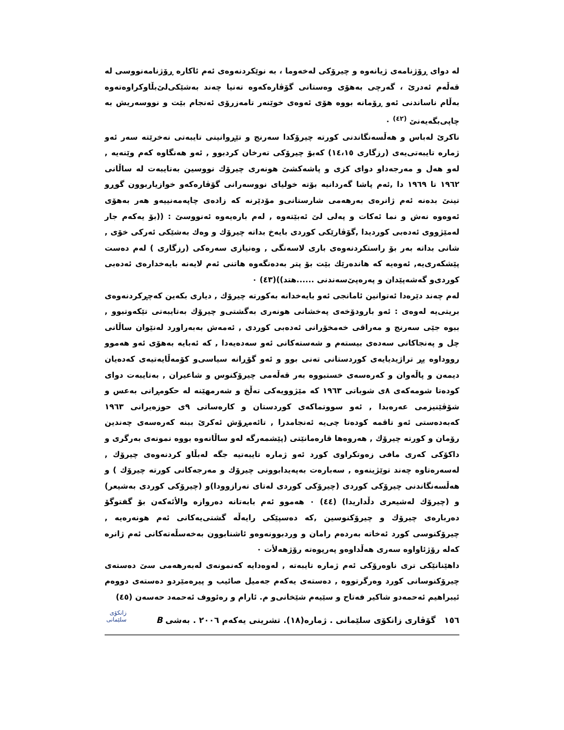له دوای ڕۆژنامەی ژیانەوە و چیرۆکی لەخەوما ، بە نوێکردنەوەی ئەم ئاکارە ڕۆژنامەنووسی له قەڵەم ئەدرێ ، گەرچی بەهۆی وەستانی گۆڤارەکەوە تەنیا چەند بەشێکی‌لێ‌بڵاوکراوەتەوە بەڵام ناساندنی ئەو ڕۆمانە بووە هۆی ئەوەی خوێنەر تامەزرۆی ئەنجام بێت و نووسەریش بە چاپی‌بگەیەنێ <sup>(٤٢)</sup> ٠
ناکرێ لەباس و هەڵسەنگاندنی کورتە چیرۆکدا سەرنج و تێڕوانینی تایبەتی نەخرێتە سەر ئەو ژمارە تایبەتی‌یەی (رزگاری ١٤،١٥) کەبۆ چیرۆکی تەرخان کردبوو , ئەو هەنگاوە کەم وێنەیە , لەو هەل و مەرجەداو دوای کزی و پاشەکشێ هونەری چیرۆك نووسین بەتایبەت لە ساڵانی ١٩٦٢ تا ١٩٦٩ دا ,ئەم پاشا گەردانیە بۆتە خولیای نووسەرانی گۆڤارەکەو خوازیاربوون گوڕو تینێ بدەنە ئەم ژانرەی بەرهەمی شارستانی‌و مۆدێرنە کە زادەی چاپەمەنییەو هەر بەهۆی ئەوەوە نەش و نما ئەکات و پەلی لێ ئەبێتەوە , لەم بارەیەوە ئەنووسێ : ((بۆ یەکەم جار لەمێژووی ئەدەبی کوردیدا ,گۆڤارێکی کوردی بایەخ بداتە چیرۆك و وەك بەشێکی ئەرکی خۆی , شانی بداتە بەر بۆ راستکردنەوەی باری لاسەنگی , وەنیازی سەرەکی (رزگاری ) لەم دەست پێشکەری‌یە, ئەوەیە کە هاندەرێك بێت بۆ پتر بەدەنگەوە هاتنی ئەم لایەنە بایەخدارەی ئەدەبی کوردی‌و گەشەپێدان و پەرەپێ‌سەندنی ......هتد))(٤٣) ٠
لەم چەند دێرەدا ئەتوانین ئامانجی ئەو بایەخدانە بەکورتە چیرۆك , دیاری بکەین کەچڕکردنەوەی بریتی‌یە لەوەی : ئەو بارودۆخەی پەخشانی هونەری بەگشتی‌و چیرۆك بەتایبەتی تێکەوتبوو , ببوە جێی سەرنج و مەراقی خەمخۆرانی ئەدەبی کوردی , ئەمەش بەبەراورد لەنێوان ساڵانی چل و پەنجاکانی سەدەی بیستەم و شەستەکانی ئەو سەدەیەدا , کە ئەبایە بەهۆی ئەو هەموو رووداوە پڕ تراژیدیایەی کوردستانی تەنی بوو و ئەو گۆڕانە سیاسی‌و کۆمەڵایەتیەی کەدەیان دیمەن و پاڵەوان و کەرەسەی خستبووە بەر قەڵەمی چیرۆکنوس و شاعیران , بەتایبەت دوای کودەتا شومەکەی ٨ی شوباتی ١٩٦٣ کە مێژوویەکی تەڵخ و شەرمهێنە لە حکومڕانی بەعس و شۆڤێنیزمی عەرەبدا , ئەو سووتماکەی کوردستان و کارەساتی ٩ی حوزەیرانی ١٩٦٣ کەبەدەستی ئەو تاقمە کودەتا چی‌یە ئەنجامدرا , تائەمڕۆش ئەکرێ ببنە کەرەسەی چەندین رۆمان و کورتە چیرۆك , هەروەها قارەمانێتی (پێشمەرگە لەو ساڵانەوە بووە نمونەی بەرگری و داکۆکی کەری مافی زەوتکراوی کورد ئەو ژمارە تایبەتیە جگە لەبڵاو کردنەوەی چیرۆك , لەسەرەتاوە چەند توێژینەوە , سەبارەت بەپەیدابوونی چیرۆك و مەرجەکانی کورتە چیرۆك ) و هەڵسەنگاندنی چیرۆکی کوردی (چیرۆکی کوردی لەتای تەرازوودا)و (چیرۆکی کوردی بەشیعر) و (چیرۆك لەشیعری دڵداریدا) (٤٤) ٠ هەموو ئەم بابەتانە دەروازە والأئەکەن بۆ گفتوگۆ دەربارەی چیرۆك و چیرۆکنوسین ,کە دەسپێکی رایەڵە گشتی‌یەکانی ئەم هونەرەیە , چیرۆکنوسی کورد ئەخاتە بەردەم رامان و وردبوونەوەو ئاشنابوون بەخەسڵەتەکانی ئەم ژانرە کەلە رۆژئاواوە سەری هەڵداوەو پەرپوەتە رۆژهەلأت ٠
داهێنانێکی تری ناوەرۆکی ئەم ژمارە تایبەتە , لەوەدایە کەنمونەی لەبەرهەمی سێ دەستەی چیرۆکنوسانی کورد وەرگرتووە , دەستەی یەکەم جەمیل صائیب و پیرەمێردو دەستەی دووەم ئیبراهیم ئەحمەدو شاکیر فەتاح و سێیەم شێخانی‌و م. ئارام و رەئووف ئەحمەد حەسەن (٤٥)
١٥٦ گۆڤاری زانکۆی سلێمانی . ژمارە(١٨). تشرینی یەکەم ٢٠٠٦ . بەشی B
زانکۆی سلێمانی